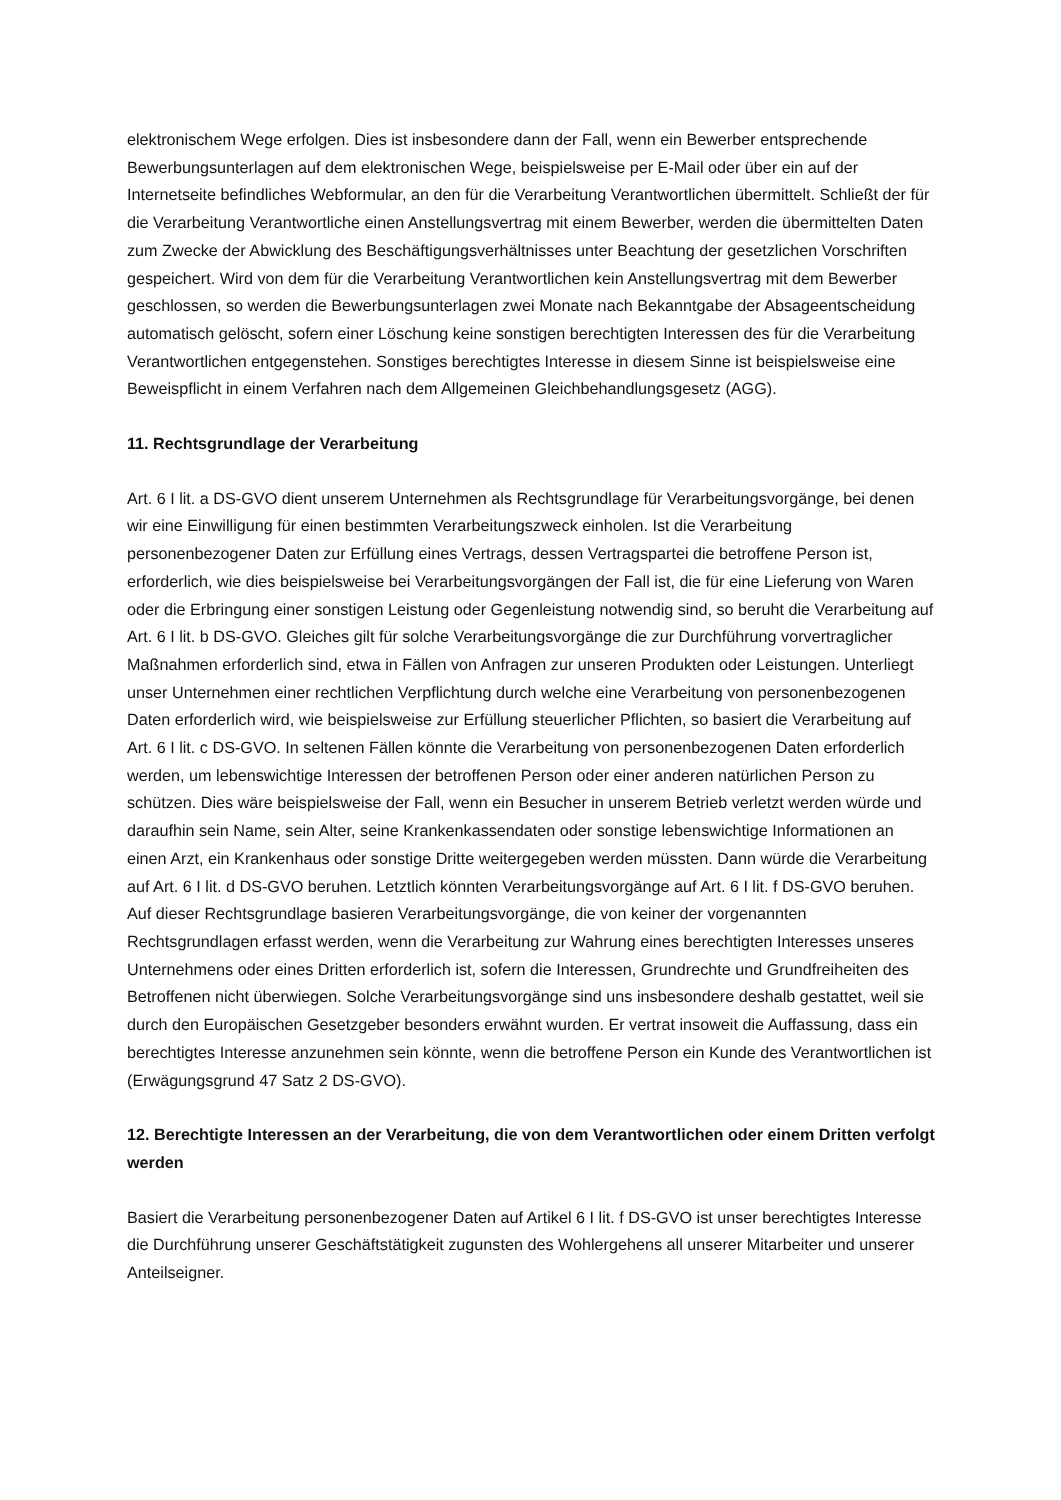elektronischem Wege erfolgen. Dies ist insbesondere dann der Fall, wenn ein Bewerber entsprechende Bewerbungsunterlagen auf dem elektronischen Wege, beispielsweise per E-Mail oder über ein auf der Internetseite befindliches Webformular, an den für die Verarbeitung Verantwortlichen übermittelt. Schließt der für die Verarbeitung Verantwortliche einen Anstellungsvertrag mit einem Bewerber, werden die übermittelten Daten zum Zwecke der Abwicklung des Beschäftigungsverhältnisses unter Beachtung der gesetzlichen Vorschriften gespeichert. Wird von dem für die Verarbeitung Verantwortlichen kein Anstellungsvertrag mit dem Bewerber geschlossen, so werden die Bewerbungsunterlagen zwei Monate nach Bekanntgabe der Absageentscheidung automatisch gelöscht, sofern einer Löschung keine sonstigen berechtigten Interessen des für die Verarbeitung Verantwortlichen entgegenstehen. Sonstiges berechtigtes Interesse in diesem Sinne ist beispielsweise eine Beweispflicht in einem Verfahren nach dem Allgemeinen Gleichbehandlungsgesetz (AGG).
11. Rechtsgrundlage der Verarbeitung
Art. 6 I lit. a DS-GVO dient unserem Unternehmen als Rechtsgrundlage für Verarbeitungsvorgänge, bei denen wir eine Einwilligung für einen bestimmten Verarbeitungszweck einholen. Ist die Verarbeitung personenbezogener Daten zur Erfüllung eines Vertrags, dessen Vertragspartei die betroffene Person ist, erforderlich, wie dies beispielsweise bei Verarbeitungsvorgängen der Fall ist, die für eine Lieferung von Waren oder die Erbringung einer sonstigen Leistung oder Gegenleistung notwendig sind, so beruht die Verarbeitung auf Art. 6 I lit. b DS-GVO. Gleiches gilt für solche Verarbeitungsvorgänge die zur Durchführung vorvertraglicher Maßnahmen erforderlich sind, etwa in Fällen von Anfragen zur unseren Produkten oder Leistungen. Unterliegt unser Unternehmen einer rechtlichen Verpflichtung durch welche eine Verarbeitung von personenbezogenen Daten erforderlich wird, wie beispielsweise zur Erfüllung steuerlicher Pflichten, so basiert die Verarbeitung auf Art. 6 I lit. c DS-GVO. In seltenen Fällen könnte die Verarbeitung von personenbezogenen Daten erforderlich werden, um lebenswichtige Interessen der betroffenen Person oder einer anderen natürlichen Person zu schützen. Dies wäre beispielsweise der Fall, wenn ein Besucher in unserem Betrieb verletzt werden würde und daraufhin sein Name, sein Alter, seine Krankenkassendaten oder sonstige lebenswichtige Informationen an einen Arzt, ein Krankenhaus oder sonstige Dritte weitergegeben werden müssten. Dann würde die Verarbeitung auf Art. 6 I lit. d DS-GVO beruhen. Letztlich könnten Verarbeitungsvorgänge auf Art. 6 I lit. f DS-GVO beruhen. Auf dieser Rechtsgrundlage basieren Verarbeitungsvorgänge, die von keiner der vorgenannten Rechtsgrundlagen erfasst werden, wenn die Verarbeitung zur Wahrung eines berechtigten Interesses unseres Unternehmens oder eines Dritten erforderlich ist, sofern die Interessen, Grundrechte und Grundfreiheiten des Betroffenen nicht überwiegen. Solche Verarbeitungsvorgänge sind uns insbesondere deshalb gestattet, weil sie durch den Europäischen Gesetzgeber besonders erwähnt wurden. Er vertrat insoweit die Auffassung, dass ein berechtigtes Interesse anzunehmen sein könnte, wenn die betroffene Person ein Kunde des Verantwortlichen ist (Erwägungsgrund 47 Satz 2 DS-GVO).
12. Berechtigte Interessen an der Verarbeitung, die von dem Verantwortlichen oder einem Dritten verfolgt werden
Basiert die Verarbeitung personenbezogener Daten auf Artikel 6 I lit. f DS-GVO ist unser berechtigtes Interesse die Durchführung unserer Geschäftstätigkeit zugunsten des Wohlergehens all unserer Mitarbeiter und unserer Anteilseigner.